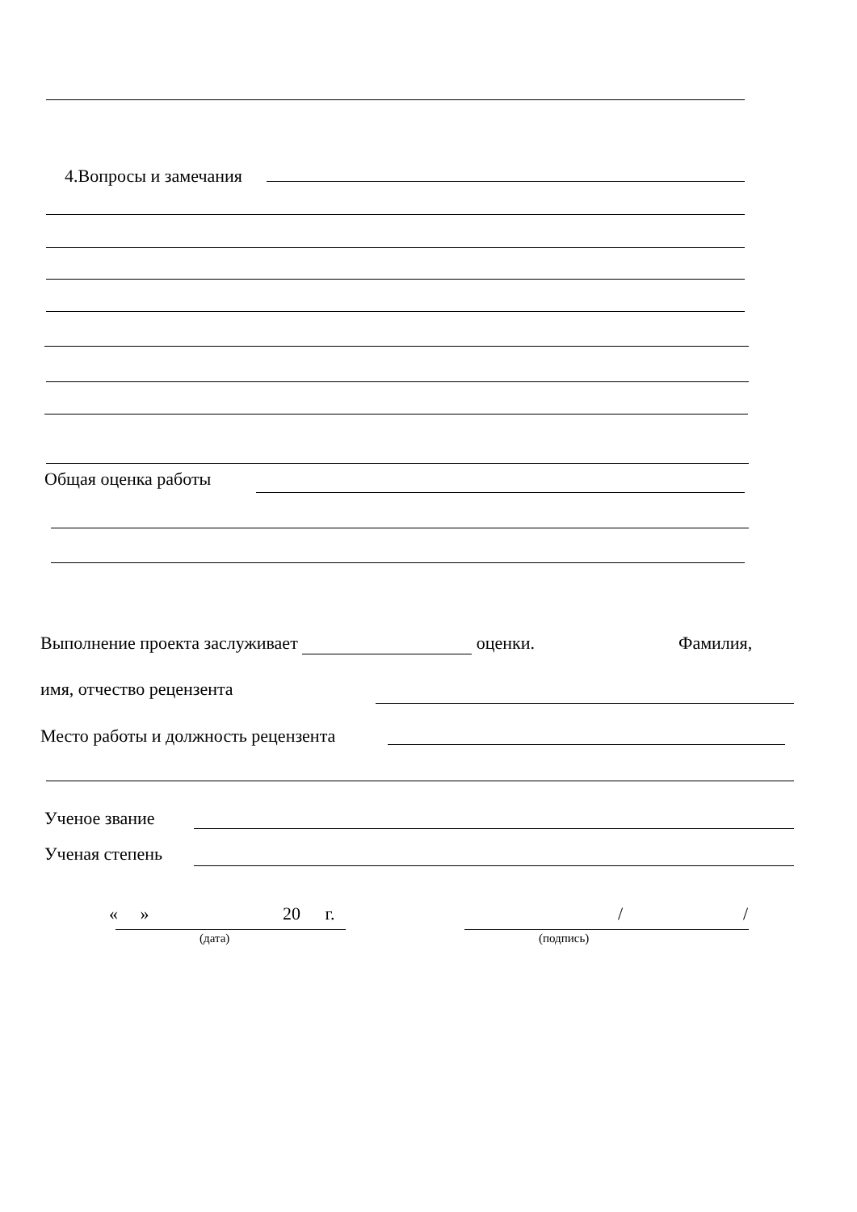4.Вопросы и замечания
Общая оценка работы
Выполнение проекта заслуживает оценки. Фамилия,
имя, отчество рецензента
Место работы и должность рецензента
Ученое звание
Ученая степень
« » 20 г.
(дата)
/ /
(подпись)